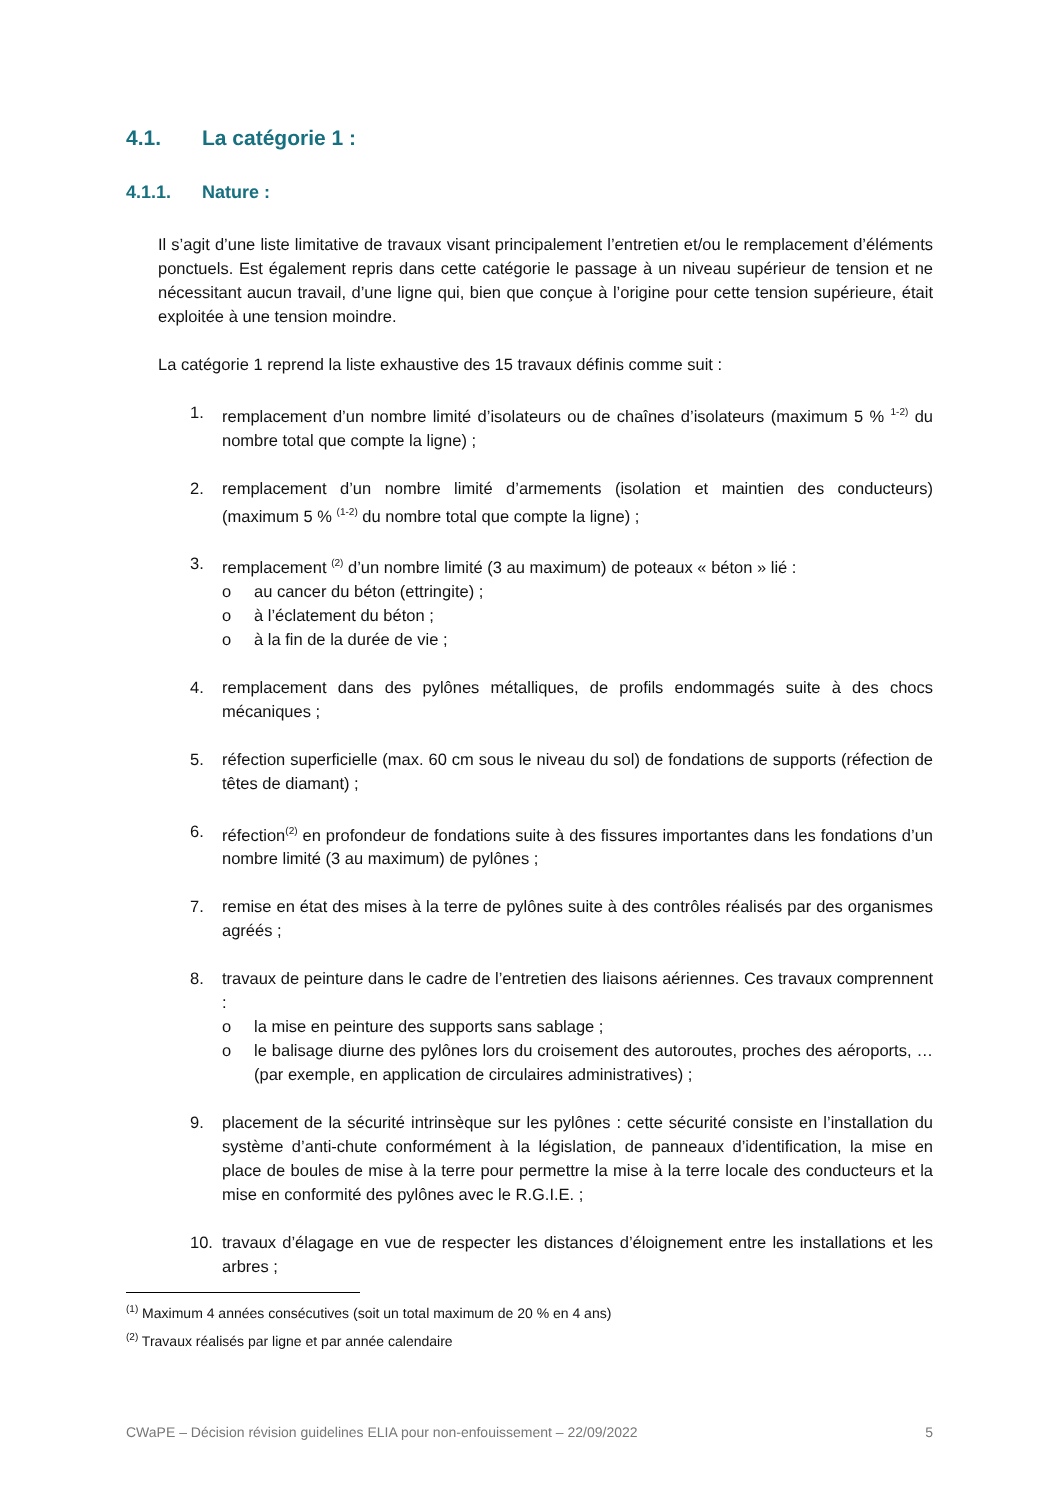4.1. La catégorie 1 :
4.1.1. Nature :
Il s’agit d’une liste limitative de travaux visant principalement l’entretien et/ou le remplacement d’éléments ponctuels. Est également repris dans cette catégorie le passage à un niveau supérieur de tension et ne nécessitant aucun travail, d’une ligne qui, bien que conçue à l’origine pour cette tension supérieure, était exploitée à une tension moindre.
La catégorie 1 reprend la liste exhaustive des 15 travaux définis comme suit :
1. remplacement d’un nombre limité d’isolateurs ou de chaînes d’isolateurs (maximum 5 % <sup>1-2)</sup> du nombre total que compte la ligne) ;
2. remplacement d’un nombre limité d’armements (isolation et maintien des conducteurs) (maximum 5 % <sup>(1-2)</sup> du nombre total que compte la ligne) ;
3. remplacement <sup>(2)</sup> d’un nombre limité (3 au maximum) de poteaux « béton » lié :
o au cancer du béton (ettringite) ;
o à l’éclatement du béton ;
o à la fin de la durée de vie ;
4. remplacement dans des pylônes métalliques, de profils endommagés suite à des chocs mécaniques ;
5. réfection superficielle (max. 60 cm sous le niveau du sol) de fondations de supports (réfection de têtes de diamant) ;
6. réfection<sup>(2)</sup> en profondeur de fondations suite à des fissures importantes dans les fondations d’un nombre limité (3 au maximum) de pylônes ;
7. remise en état des mises à la terre de pylônes suite à des contrôles réalisés par des organismes agréés ;
8. travaux de peinture dans le cadre de l’entretien des liaisons aériennes. Ces travaux comprennent :
o la mise en peinture des supports sans sablage ;
o le balisage diurne des pylônes lors du croisement des autoroutes, proches des aéroports, … (par exemple, en application de circulaires administratives) ;
9. placement de la sécurité intrinsèque sur les pylônes : cette sécurité consiste en l’installation du système d’anti-chute conformément à la législation, de panneaux d’identification, la mise en place de boules de mise à la terre pour permettre la mise à la terre locale des conducteurs et la mise en conformité des pylônes avec le R.G.I.E. ;
10. travaux d’élagage en vue de respecter les distances d’éloignement entre les installations et les arbres ;
<sup>(1)</sup> Maximum 4 années consécutives (soit un total maximum de 20 % en 4 ans)
<sup>(2)</sup> Travaux réalisés par ligne et par année calendaire
CWaPE – Décision révision guidelines ELIA pour non-enfouissement – 22/09/2022 5